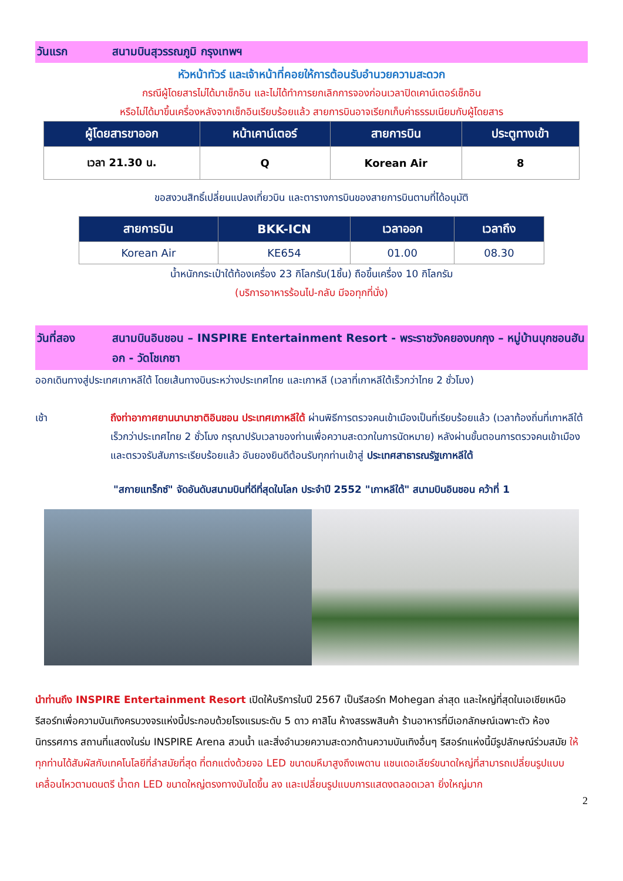วันแรก สนามบินสุวรรณภูมิ กรุงเทพฯ
หัวหน้าทัวร์ และเจ้าหน้าที่คอยให้การต้อนรับอำนวยความสะดวก
กรณีผู้โดยสารไม่ได้มาเช็กอิน และไม่ได้ทำการยกเลิกการจองก่อนเวลาปิดเคาน์เตอร์เช็กอิน
หรือไม่ได้มาขึ้นเครื่องหลังจากเช็กอินเรียบร้อยแล้ว สายการบินอาจเรียกเก็บค่าธรรมเนียมกับผู้โดยสาร
| ผู้โดยสารขาออก | หน้าเคาน์เตอร์ | สายการบิน | ประตูทางเข้า |
| --- | --- | --- | --- |
| เวลา 21.30 น. | Q | Korean Air | 8 |
ขอสงวนสิทธิ์เปลี่ยนแปลงเที่ยวบิน และตารางการบินของสายการบินตามที่ได้อนุมัติ
| สายการบิน | BKK-ICN | เวลาออก | เวลาถึง |
| --- | --- | --- | --- |
| Korean Air | KE654 | 01.00 | 08.30 |
น้ำหนักกระเป๋าใต้ท้องเครื่อง 23 กิโลกรัม(1ชิ้น) ถือขึ้นเครื่อง 10 กิโลกรัม
(บริการอาหารร้อนไป-กลับ มีจอทุกที่นั่ง)
วันที่สอง สนามบินอินชอน – INSPIRE Entertainment Resort - พระราชวังคยองบกกุง – หมู่บ้านบุกชอนฮันอก - วัดโชเกซา
ออกเดินทางสู่ประเทศเกาหลีใต้ โดยเส้นทางบินระหว่างประเทศไทย และเกาหลี (เวลาที่เกาหลีใต้เร็วกว่าไทย 2 ชั่วโมง)
เช้า ถึงท่าอากาศยานนานาชาติอินชอน ประเทศเกาหลีใต้ ผ่านพิธีการตรวจคนเข้าเมืองเป็นที่เรียบร้อยแล้ว (เวลาท้องถิ่นที่เกาหลีใต้ เร็วกว่าประเทศไทย 2 ชั่วโมง กรุณาปรับเวลาของท่านเพื่อความสะดวกในการนัดหมาย) หลังผ่านขั้นตอนการตรวจคนเข้าเมือง และตรวจรับสัมภาระเรียบร้อยแล้ว อันยองยินดีต้อนรับทุกท่านเข้าสู่ ประเทศสาธารณรัฐเกาหลีใต้
"สกายแทร็กซ์" จัดอันดับสนามบินที่ดีที่สุดในโลก ประจำปี 2552 "เกาหลีใต้" สนามบินอินชอน คว้าที่ 1
นำท่านถึง INSPIRE Entertainment Resort เปิดให้บริการในปี 2567 เป็นรีสอร์ท Mohegan ล่าสุด และใหญ่ที่สุดในเอเชียเหนือ รีสอร์ทเพื่อความบันเทิงครบวงจรแห่งนี้ประกอบด้วยโรงแรมระดับ 5 ดาว คาสิโน ห้างสรรพสินค้า ร้านอาหารที่มีเอกลักษณ์เฉพาะตัว ห้องนิทรรศการ สถานที่แสดงในร่ม INSPIRE Arena สวนน้ำ และสิ่งอำนวยความสะดวกด้านความบันเทิงอื่นๆ รีสอร์ทแห่งนี้มีรูปลักษณ์ร่วมสมัย ให้ทุกท่านได้สัมผัสกับเทคโนโลยีที่ลำสมัยที่สุด ที่ตกแต่งด้วยจอ LED ขนาดมหึมาสูงถึงเพดาน แชนเดอเลียร์ขนาดใหญ่ที่สามารถเปลี่ยนรูปแบบเคลื่อนไหวตามดนตรี น้ำตก LED ขนาดใหญ่ตรงทางบันไดขึ้น ลง และเปลี่ยนรูปแบบการแสดงตลอดเวลา ยิ่งใหญ่มาก
2